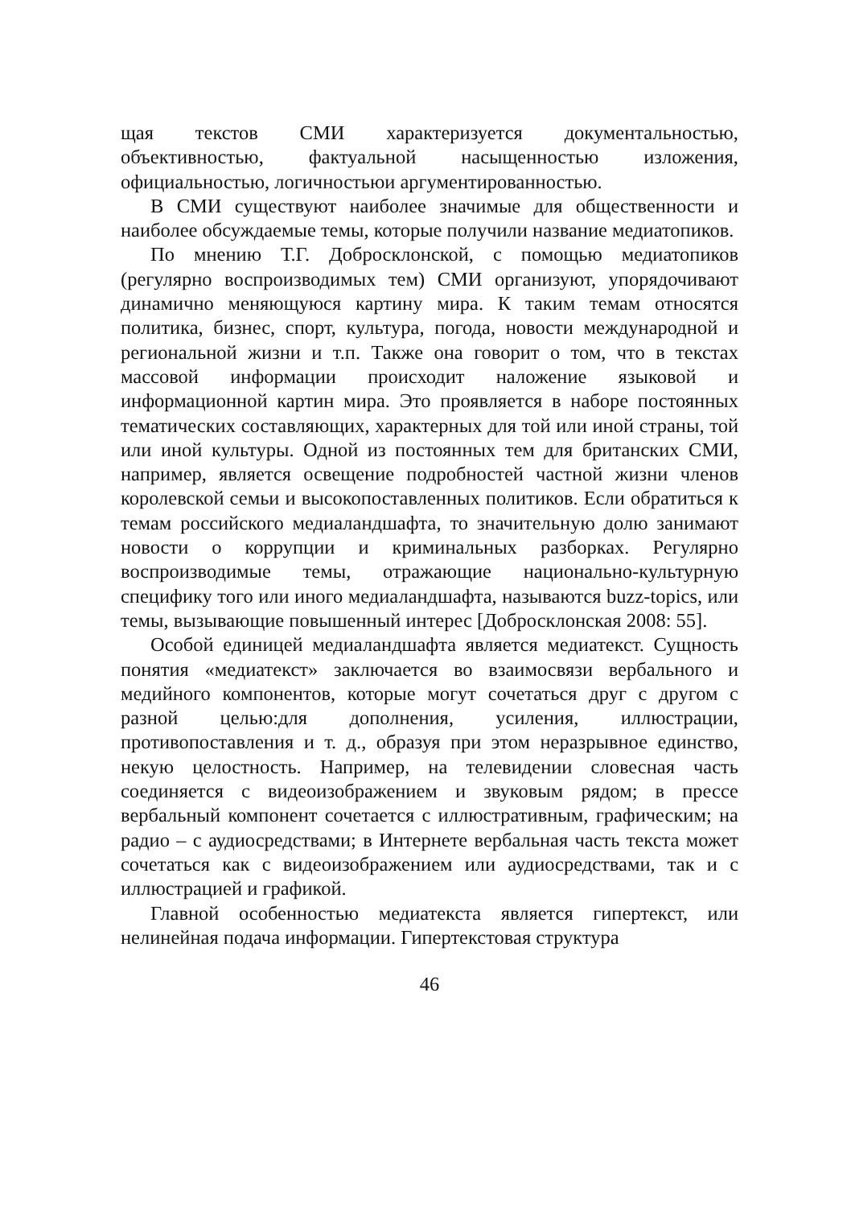щая текстов СМИ характеризуется документальностью, объективностью, фактуальной насыщенностью изложения, официальностью, логичностьюи аргументированностью.
В СМИ существуют наиболее значимые для общественности и наиболее обсуждаемые темы, которые получили название медиатопиков.
По мнению Т.Г. Добросклонской, с помощью медиатопиков (регулярно воспроизводимых тем) СМИ организуют, упорядочивают динамично меняющуюся картину мира. К таким темам относятся политика, бизнес, спорт, культура, погода, новости международной и региональной жизни и т.п. Также она говорит о том, что в текстах массовой информации происходит наложение языковой и информационной картин мира. Это проявляется в наборе постоянных тематических составляющих, характерных для той или иной страны, той или иной культуры. Одной из постоянных тем для британских СМИ, например, является освещение подробностей частной жизни членов королевской семьи и высокопоставленных политиков. Если обратиться к темам российского медиаландшафта, то значительную долю занимают новости о коррупции и криминальных разборках. Регулярно воспроизводимые темы, отражающие национально-культурную специфику того или иного медиаландшафта, называются buzz-topics, или темы, вызывающие повышенный интерес [Добросклонская 2008: 55].
Особой единицей медиаландшафта является медиатекст. Сущность понятия «медиатекст» заключается во взаимосвязи вербального и медийного компонентов, которые могут сочетаться друг с другом с разной целью:для дополнения, усиления, иллюстрации, противопоставления и т. д., образуя при этом неразрывное единство, некую целостность. Например, на телевидении словесная часть соединяется с видеоизображением и звуковым рядом; в прессе вербальный компонент сочетается с иллюстративным, графическим; на радио – с аудиосредствами; в Интернете вербальная часть текста может сочетаться как с видеоизображением или аудиосредствами, так и с иллюстрацией и графикой.
Главной особенностью медиатекста является гипертекст, или нелинейная подача информации. Гипертекстовая структура
46